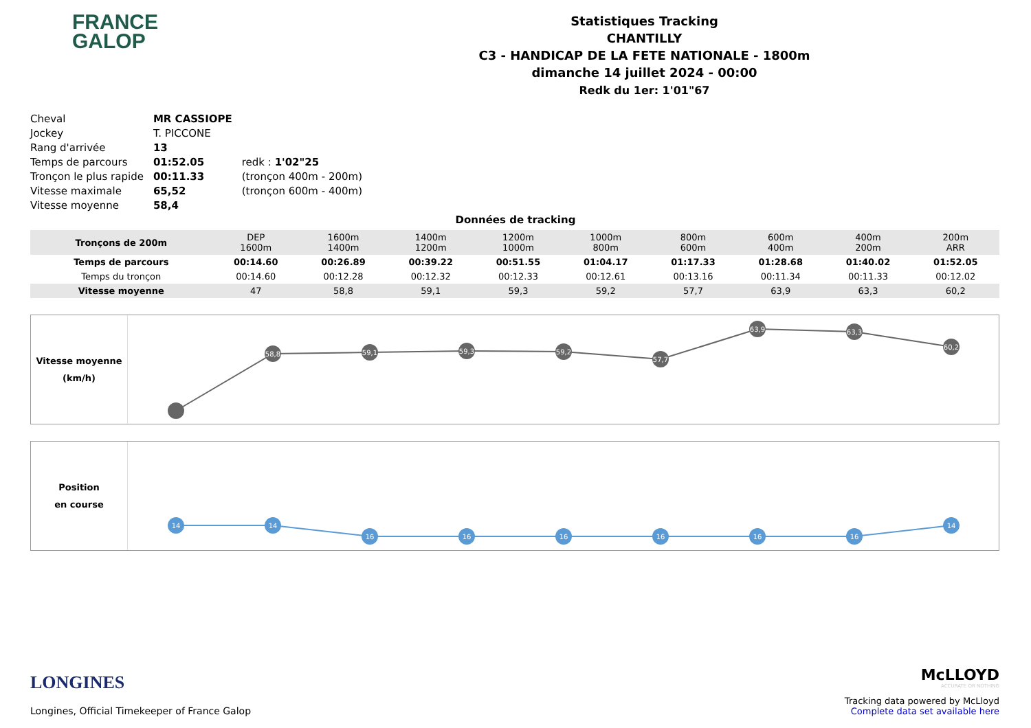FRANCE
GALOP
Statistiques Tracking
CHANTILLY
C3 - HANDICAP DE LA FETE NATIONALE - 1800m
dimanche 14 juillet 2024 - 00:00
Redk du 1er: 1'01"67
| Cheval | MR CASSIOPE | |
| Jockey | T. PICCONE | |
| Rang d'arrivée | 13 | |
| Temps de parcours | 01:52.05 | redk : 1'02"25 |
| Tronçon le plus rapide | 00:11.33 | (tronçon 400m - 200m) |
| Vitesse maximale | 65,52 | (tronçon 600m - 400m) |
| Vitesse moyenne | 58,4 | |
Données de tracking
| Tronçons de 200m | DEP 1600m | 1600m 1400m | 1400m 1200m | 1200m 1000m | 1000m 800m | 800m 600m | 600m 400m | 400m 200m | 200m ARR |
| Temps de parcours | 00:14.60 | 00:26.89 | 00:39.22 | 00:51.55 | 01:04.17 | 01:17.33 | 01:28.68 | 01:40.02 | 01:52.05 |
| Temps du tronçon | 00:14.60 | 00:12.28 | 00:12.32 | 00:12.33 | 00:12.61 | 00:13.16 | 00:11.34 | 00:11.33 | 00:12.02 |
| Vitesse moyenne | 47 | 58,8 | 59,1 | 59,3 | 59,2 | 57,7 | 63,9 | 63,3 | 60,2 |
Vitesse moyenne
(km/h)
58,8
59,1
59,3
59,2
57,7
63,9
63,3
60,2
Position
en course
14
14
16
16
16
16
16
16
14
LONGINES
Longines, Official Timekeeper of France Galop
McLLOYD
ACCURATE OR NOTHING
Tracking data powered by McLloyd
Complete data set available here